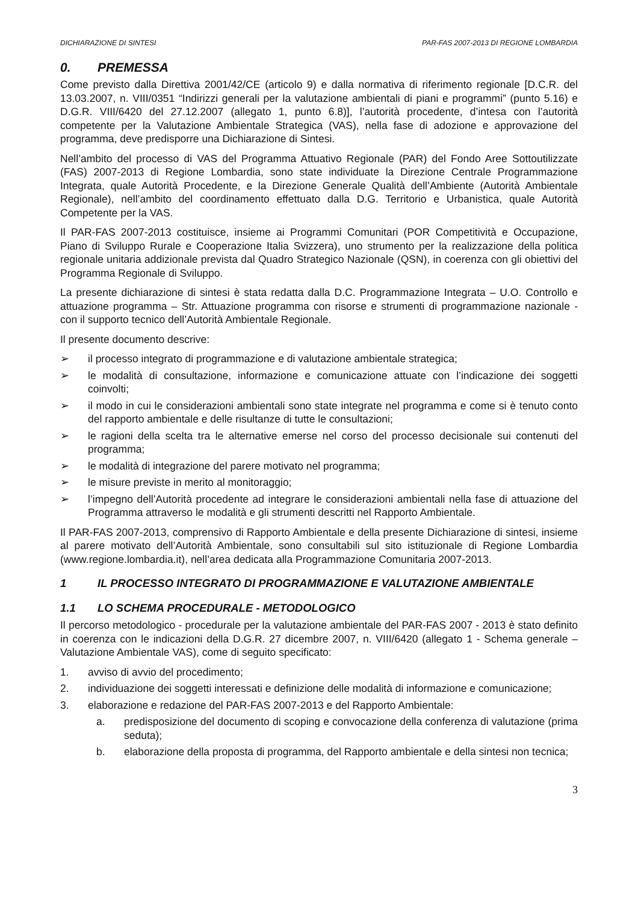DICHIARAZIONE DI SINTESI PAR-FAS 2007-2013 DI REGIONE LOMBARDIA
0. PREMESSA
Come previsto dalla Direttiva 2001/42/CE (articolo 9) e dalla normativa di riferimento regionale [D.C.R. del 13.03.2007, n. VIII/0351 “Indirizzi generali per la valutazione ambientali di piani e programmi” (punto 5.16) e D.G.R. VIII/6420 del 27.12.2007 (allegato 1, punto 6.8)], l’autorità procedente, d’intesa con l’autorità competente per la Valutazione Ambientale Strategica (VAS), nella fase di adozione e approvazione del programma, deve predisporre una Dichiarazione di Sintesi.
Nell’ambito del processo di VAS del Programma Attuativo Regionale (PAR) del Fondo Aree Sottoutilizzate (FAS) 2007-2013 di Regione Lombardia, sono state individuate la Direzione Centrale Programmazione Integrata, quale Autorità Procedente, e la Direzione Generale Qualità dell’Ambiente (Autorità Ambientale Regionale), nell’ambito del coordinamento effettuato dalla D.G. Territorio e Urbanistica, quale Autorità Competente per la VAS.
Il PAR-FAS 2007-2013 costituisce, insieme ai Programmi Comunitari (POR Competitività e Occupazione, Piano di Sviluppo Rurale e Cooperazione Italia Svizzera), uno strumento per la realizzazione della politica regionale unitaria addizionale prevista dal Quadro Strategico Nazionale (QSN), in coerenza con gli obiettivi del Programma Regionale di Sviluppo.
La presente dichiarazione di sintesi è stata redatta dalla D.C. Programmazione Integrata – U.O. Controllo e attuazione programma – Str. Attuazione programma con risorse e strumenti di programmazione nazionale - con il supporto tecnico dell’Autorità Ambientale Regionale.
Il presente documento descrive:
➢ il processo integrato di programmazione e di valutazione ambientale strategica;
➢ le modalità di consultazione, informazione e comunicazione attuate con l’indicazione dei soggetti coinvolti;
➢ il modo in cui le considerazioni ambientali sono state integrate nel programma e come si è tenuto conto del rapporto ambientale e delle risultanze di tutte le consultazioni;
➢ le ragioni della scelta tra le alternative emerse nel corso del processo decisionale sui contenuti del programma;
➢ le modalità di integrazione del parere motivato nel programma;
➢ le misure previste in merito al monitoraggio;
➢ l’impegno dell’Autorità procedente ad integrare le considerazioni ambientali nella fase di attuazione del Programma attraverso le modalità e gli strumenti descritti nel Rapporto Ambientale.
Il PAR-FAS 2007-2013, comprensivo di Rapporto Ambientale e della presente Dichiarazione di sintesi, insieme al parere motivato dell’Autorità Ambientale, sono consultabili sul sito istituzionale di Regione Lombardia (www.regione.lombardia.it), nell’area dedicata alla Programmazione Comunitaria 2007-2013.
1 IL PROCESSO INTEGRATO DI PROGRAMMAZIONE E VALUTAZIONE AMBIENTALE
1.1 LO SCHEMA PROCEDURALE - METODOLOGICO
Il percorso metodologico - procedurale per la valutazione ambientale del PAR-FAS 2007 - 2013 è stato definito in coerenza con le indicazioni della D.G.R. 27 dicembre 2007, n. VIII/6420 (allegato 1 - Schema generale – Valutazione Ambientale VAS), come di seguito specificato:
1. avviso di avvio del procedimento;
2. individuazione dei soggetti interessati e definizione delle modalità di informazione e comunicazione;
3. elaborazione e redazione del PAR-FAS 2007-2013 e del Rapporto Ambientale:
a. predisposizione del documento di scoping e convocazione della conferenza di valutazione (prima seduta);
b. elaborazione della proposta di programma, del Rapporto ambientale e della sintesi non tecnica;
3